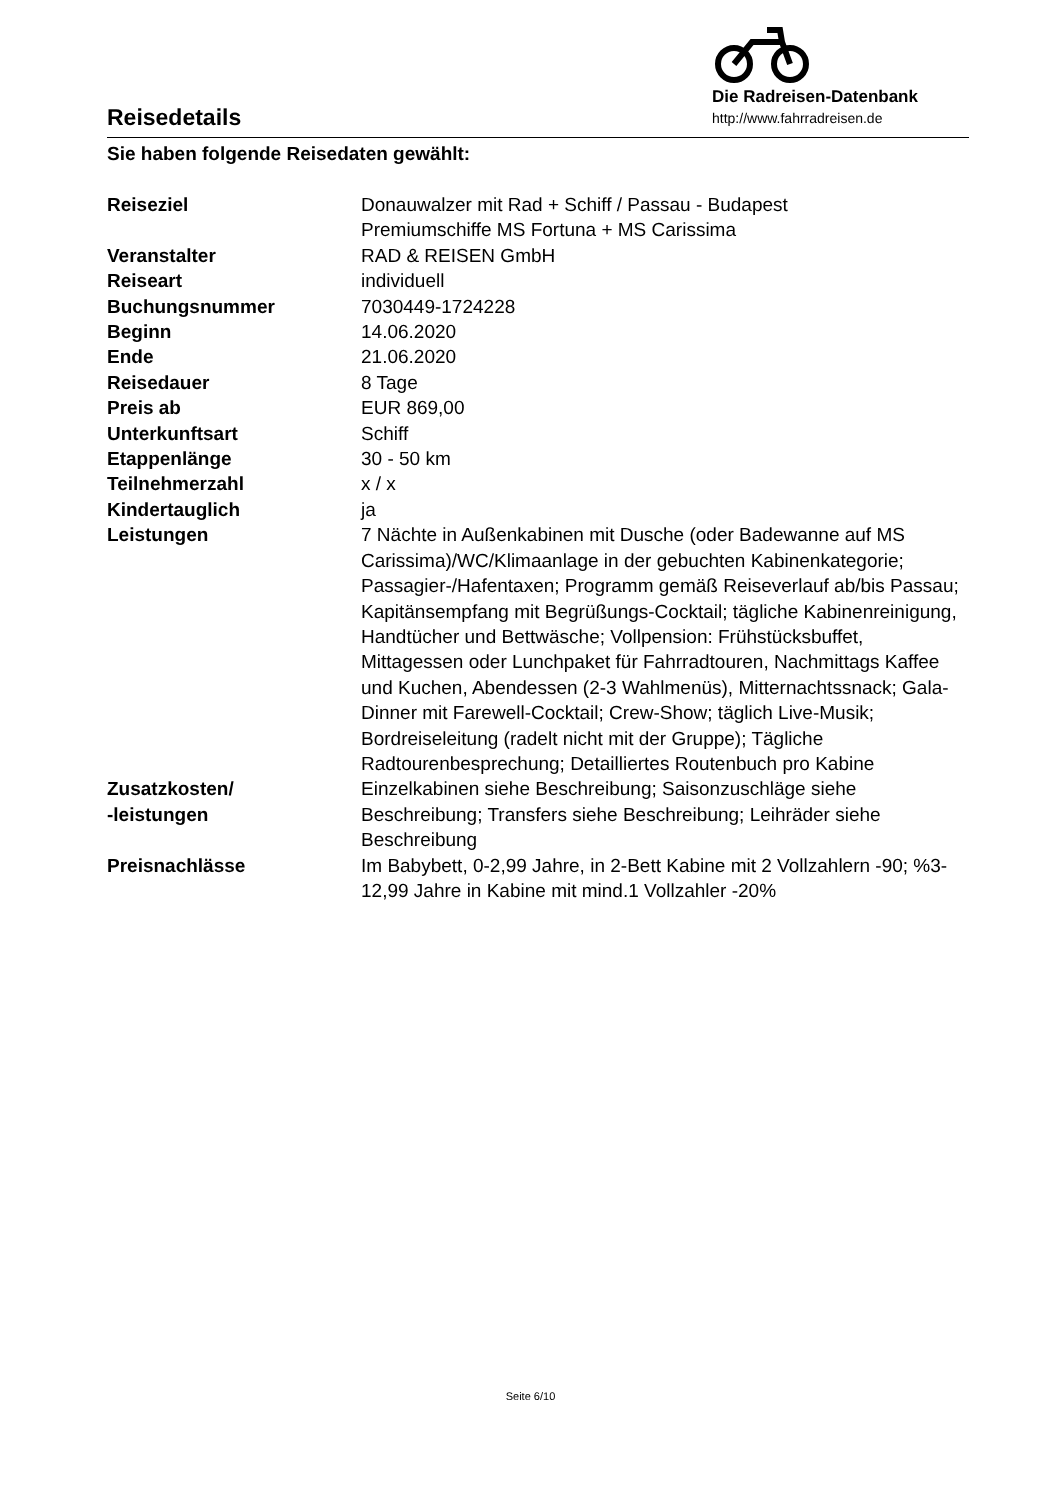Reisedetails
Die Radreisen-Datenbank
http://www.fahrradreisen.de
Sie haben folgende Reisedaten gewählt:
| Reiseziel | Donauwalzer mit Rad + Schiff / Passau - Budapest Premiumschiffe MS Fortuna + MS Carissima |
| Veranstalter | RAD & REISEN GmbH |
| Reiseart | individuell |
| Buchungsnummer | 7030449-1724228 |
| Beginn | 14.06.2020 |
| Ende | 21.06.2020 |
| Reisedauer | 8 Tage |
| Preis ab | EUR 869,00 |
| Unterkunftsart | Schiff |
| Etappenlänge | 30 - 50 km |
| Teilnehmerzahl | x / x |
| Kindertauglich | ja |
| Leistungen | 7 Nächte in Außenkabinen mit Dusche (oder Badewanne auf MS Carissima)/WC/Klimaanlage in der gebuchten Kabinenkategorie; Passagier-/Hafentaxen; Programm gemäß Reiseverlauf ab/bis Passau; Kapitänsempfang mit Begrüßungs-Cocktail; tägliche Kabinenreinigung, Handtücher und Bettwäsche; Vollpension: Frühstücksbuffet, Mittagessen oder Lunchpaket für Fahrradtouren, Nachmittags Kaffee und Kuchen, Abendessen (2-3 Wahlmenüs), Mitternachtssnack; Gala-Dinner mit Farewell-Cocktail; Crew-Show; täglich Live-Musik; Bordreiseleitung (radelt nicht mit der Gruppe); Tägliche Radtourenbesprechung; Detailliertes Routenbuch pro Kabine |
| Zusatzkosten/ -leistungen | Einzelkabinen siehe Beschreibung; Saisonzuschläge siehe Beschreibung; Transfers siehe Beschreibung; Leihräder siehe Beschreibung |
| Preisnachlässe | Im Babybett, 0-2,99 Jahre, in 2-Bett Kabine mit 2 Vollzahlern -90; %3-12,99 Jahre in Kabine mit mind.1 Vollzahler -20% |
Seite 6/10